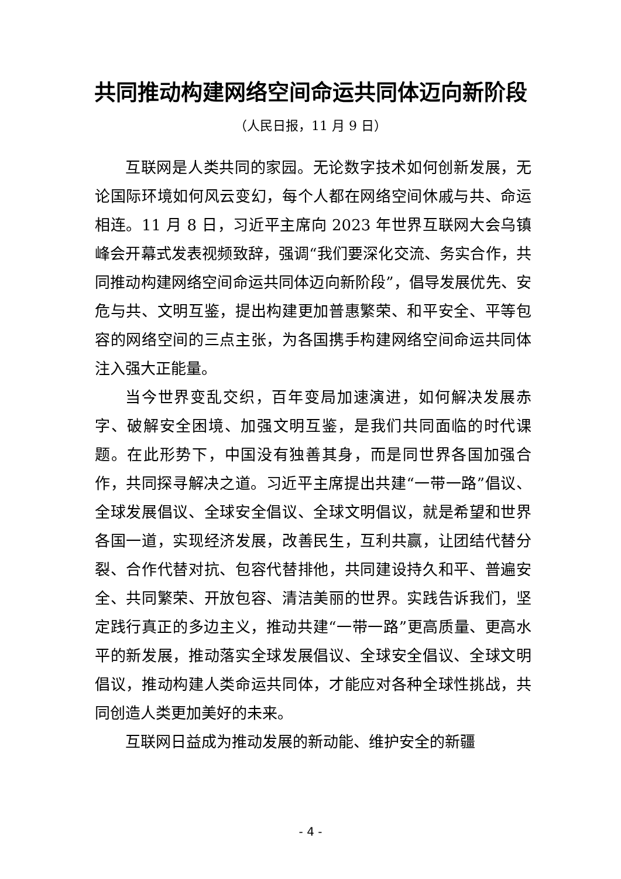共同推动构建网络空间命运共同体迈向新阶段
（人民日报，11 月 9 日）
互联网是人类共同的家园。无论数字技术如何创新发展，无论国际环境如何风云变幻，每个人都在网络空间休戚与共、命运相连。11 月 8 日，习近平主席向 2023 年世界互联网大会乌镇峰会开幕式发表视频致辞，强调“我们要深化交流、务实合作，共同推动构建网络空间命运共同体迈向新阶段”，倡导发展优先、安危与共、文明互鉴，提出构建更加普惠繁荣、和平安全、平等包容的网络空间的三点主张，为各国携手构建网络空间命运共同体注入强大正能量。
当今世界变乱交织，百年变局加速演进，如何解决发展赤字、破解安全困境、加强文明互鉴，是我们共同面临的时代课题。在此形势下，中国没有独善其身，而是同世界各国加强合作，共同探寻解决之道。习近平主席提出共建“一带一路”倡议、全球发展倡议、全球安全倡议、全球文明倡议，就是希望和世界各国一道，实现经济发展，改善民生，互利共赢，让团结代替分裂、合作代替对抗、包容代替排他，共同建设持久和平、普遍安全、共同繁荣、开放包容、清洁美丽的世界。实践告诉我们，坚定践行真正的多边主义，推动共建“一带一路”更高质量、更高水平的新发展，推动落实全球发展倡议、全球安全倡议、全球文明倡议，推动构建人类命运共同体，才能应对各种全球性挑战，共同创造人类更加美好的未来。
互联网日益成为推动发展的新动能、维护安全的新疆
- 4 -